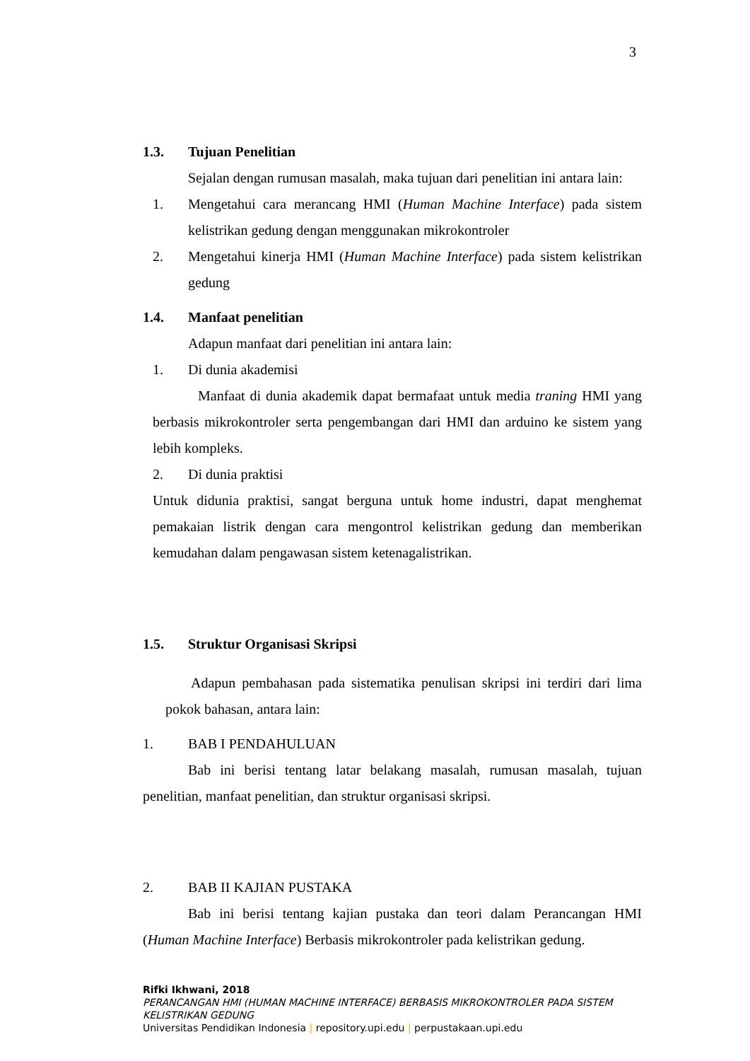3
1.3. Tujuan Penelitian
Sejalan dengan rumusan masalah, maka tujuan dari penelitian ini antara lain:
1. Mengetahui cara merancang HMI (Human Machine Interface) pada sistem kelistrikan gedung dengan menggunakan mikrokontroler
2. Mengetahui kinerja HMI (Human Machine Interface) pada sistem kelistrikan gedung
1.4. Manfaat penelitian
Adapun manfaat dari penelitian ini antara lain:
1. Di dunia akademisi
Manfaat di dunia akademik dapat bermafaat untuk media traning HMI yang berbasis mikrokontroler serta pengembangan dari HMI dan arduino ke sistem yang lebih kompleks.
2. Di dunia praktisi
Untuk didunia praktisi, sangat berguna untuk home industri, dapat menghemat pemakaian listrik dengan cara mengontrol kelistrikan gedung dan memberikan kemudahan dalam pengawasan sistem ketenagalistrikan.
1.5. Struktur Organisasi Skripsi
Adapun pembahasan pada sistematika penulisan skripsi ini terdiri dari lima pokok bahasan, antara lain:
1. BAB I PENDAHULUAN
Bab ini berisi tentang latar belakang masalah, rumusan masalah, tujuan penelitian, manfaat penelitian, dan struktur organisasi skripsi.
2. BAB II KAJIAN PUSTAKA
Bab ini berisi tentang kajian pustaka dan teori dalam Perancangan HMI (Human Machine Interface) Berbasis mikrokontroler pada kelistrikan gedung.
Rifki Ikhwani, 2018
PERANCANGAN HMI (HUMAN MACHINE INTERFACE) BERBASIS MIKROKONTROLER PADA SISTEM
KELISTRIKAN GEDUNG
Universitas Pendidikan Indonesia | repository.upi.edu | perpustakaan.upi.edu